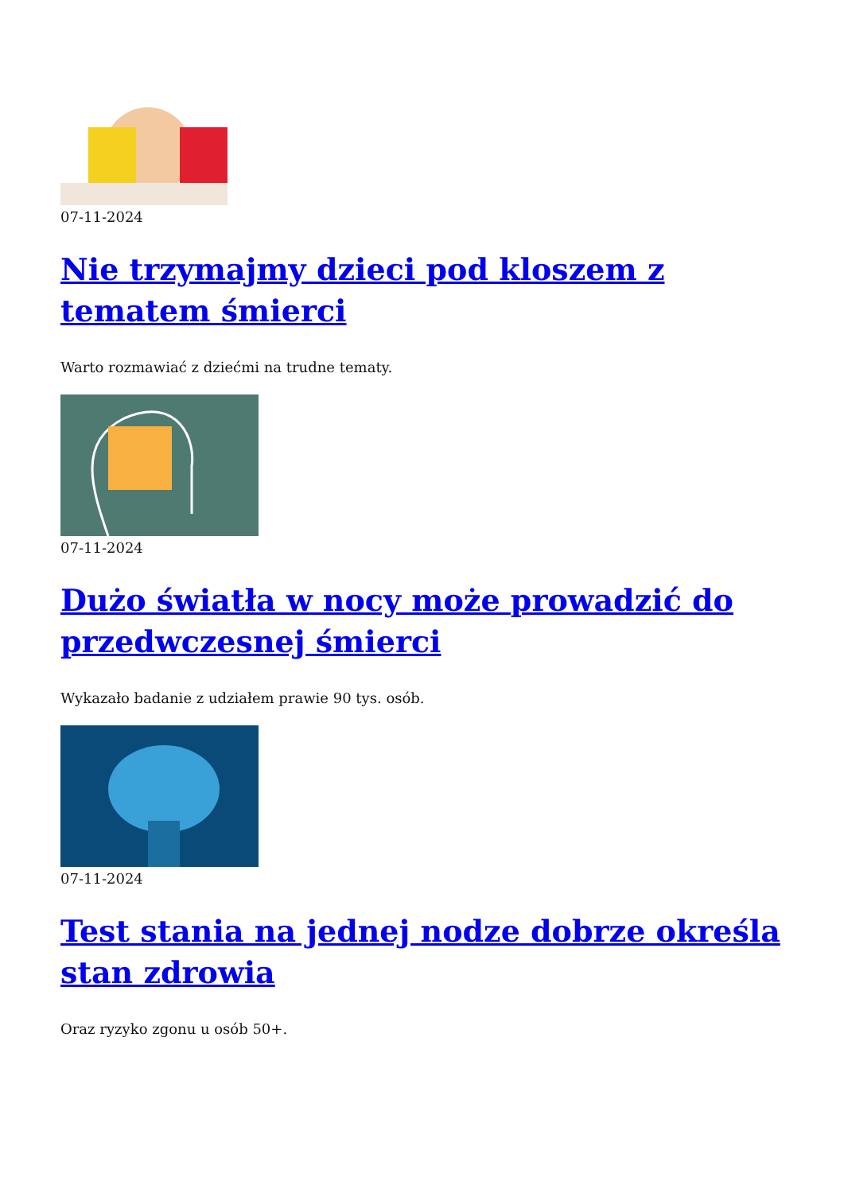07-11-2024
Nie trzymajmy dzieci pod kloszem z tematem śmierci
Warto rozmawiać z dziećmi na trudne tematy.
07-11-2024
Dużo światła w nocy może prowadzić do przedwczesnej śmierci
Wykazało badanie z udziałem prawie 90 tys. osób.
07-11-2024
Test stania na jednej nodze dobrze określa stan zdrowia
Oraz ryzyko zgonu u osób 50+.